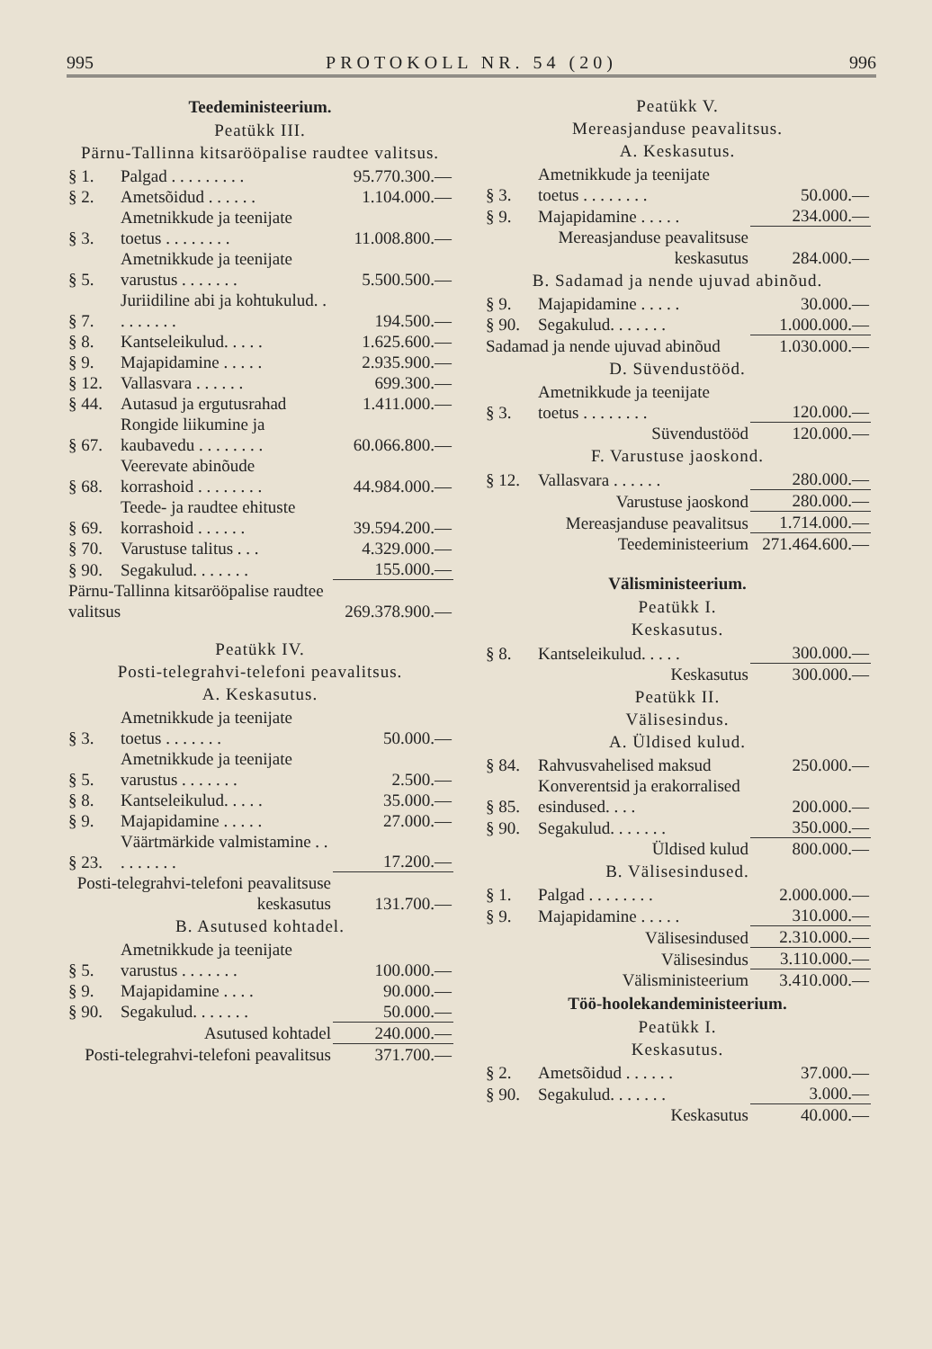995 PROTOKOLL NR. 54 (20) 996
Teedeministeerium.
Peatükk III.
Pärnu-Tallinna kitsarööpalise raudtee valitsus.
| § 1. | Palgad . . . . . . . . . | 95.770.300.— |
| § 2. | Ametsõidud . . . . . . | 1.104.000.— |
| § 3. | Ametnikkude ja teenijate toetus . . . . . . . . | 11.008.800.— |
| § 5. | Ametnikkude ja teenijate varustus . . . . . . . | 5.500.500.— |
| § 7. | Juriidiline abi ja kohtukulud. . . . . . . . . | 194.500.— |
| § 8. | Kantseleikulud. . . . . | 1.625.600.— |
| § 9. | Majapidamine . . . . . | 2.935.900.— |
| § 12. | Vallasvara . . . . . . | 699.300.— |
| § 44. | Autasud ja ergutusrahad | 1.411.000.— |
| § 67. | Rongide liikumine ja kaubavedu . . . . . . . . | 60.066.800.— |
| § 68. | Veerevate abinõude korrashoid . . . . . . . . | 44.984.000.— |
| § 69. | Teede- ja raudtee ehituste korrashoid . . . . . . | 39.594.200.— |
| § 70. | Varustuse talitus . . . | 4.329.000.— |
| § 90. | Segakulud. . . . . . . | 155.000.— |
| Pärnu-Tallinna kitsarööpalise raudtee valitsus | | 269.378.900.— |
Peatükk IV.
Posti-telegrahvi-telefoni peavalitsus.
A. Keskasutus.
| § 3. | Ametnikkude ja teenijate toetus . . . . . . . | 50.000.— |
| § 5. | Ametnikkude ja teenijate varustus . . . . . . . | 2.500.— |
| § 8. | Kantseleikulud. . . . . | 35.000.— |
| § 9. | Majapidamine . . . . . | 27.000.— |
| § 23. | Väärtmärkide valmistamine . . . . . . . . . | 17.200.— |
| Posti-telegrahvi-telefoni peavalitsuse keskasutus | | 131.700.— |
B. Asutused kohtadel.
| § 5. | Ametnikkude ja teenijate varustus . . . . . . . | 100.000.— |
| § 9. | Majapidamine . . . . | 90.000.— |
| § 90. | Segakulud. . . . . . . | 50.000.— |
| Asutused kohtadel | | 240.000.— |
| Posti-telegrahvi-telefoni peavalitsus | | 371.700.— |
Peatükk V.
Mereasjanduse peavalitsus.
A. Keskasutus.
| § 3. | Ametnikkude ja teenijate toetus . . . . . . . . | 50.000.— |
| § 9. | Majapidamine . . . . . | 234.000.— |
| Mereasjanduse peavalitsuse keskasutus | | 284.000.— |
B. Sadamad ja nende ujuvad abinõud.
| § 9. | Majapidamine . . . . . | 30.000.— |
| § 90. | Segakulud. . . . . . . | 1.000.000.— |
| Sadamad ja nende ujuvad abinõud | | 1.030.000.— |
D. Süvendustööd.
| § 3. | Ametnikkude ja teenijate toetus . . . . . . . . | 120.000.— |
| Süvendustööd | | 120.000.— |
F. Varustuse jaoskond.
| § 12. | Vallasvara . . . . . . | 280.000.— |
| Varustuse jaoskond | | 280.000.— |
| Mereasjanduse peavalitsus | | 1.714.000.— |
| Teedeministeerium | | 271.464.600.— |
Välisministeerium.
Peatükk I.
Keskasutus.
| § 8. | Kantseleikulud. . . . . | 300.000.— |
| Keskasutus | | 300.000.— |
Peatükk II.
Välisesindus.
A. Üldised kulud.
| § 84. | Rahvusvahelised maksud | 250.000.— |
| § 85. | Konverentsid ja erakorralised esindused. . . . | 200.000.— |
| § 90. | Segakulud. . . . . . . | 350.000.— |
| Üldised kulud | | 800.000.— |
B. Välisesindused.
| § 1. | Palgad . . . . . . . . | 2.000.000.— |
| § 9. | Majapidamine . . . . . | 310.000.— |
| Välisesindused | | 2.310.000.— |
| Välisesindus | | 3.110.000.— |
| Välisministeerium | | 3.410.000.— |
Töö-hoolekandeministeerium.
Peatükk I.
Keskasutus.
| § 2. | Ametsõidud . . . . . . | 37.000.— |
| § 90. | Segakulud. . . . . . . | 3.000.— |
| Keskasutus | | 40.000.— |